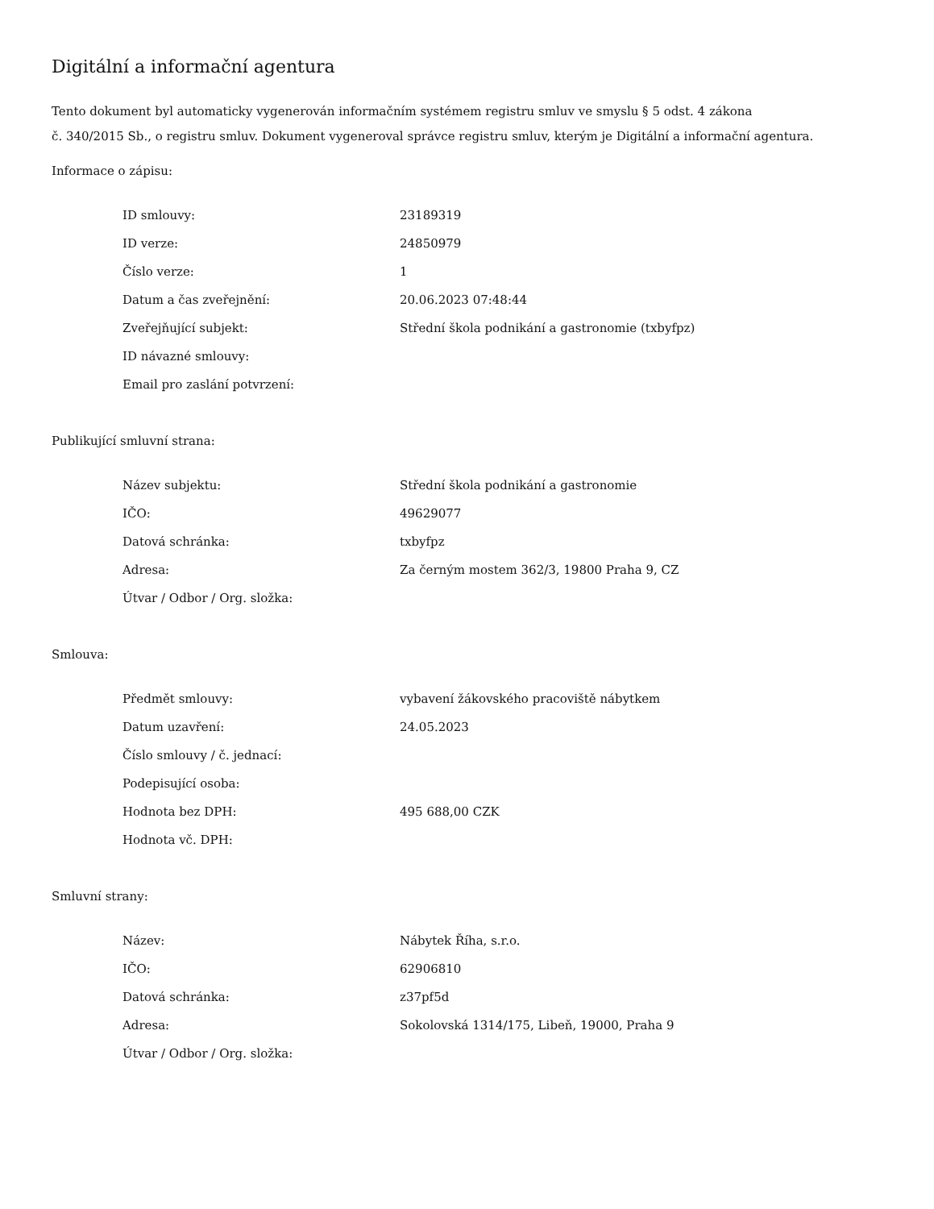Digitální a informační agentura
Tento dokument byl automaticky vygenerován informačním systémem registru smluv ve smyslu § 5 odst. 4 zákona
č. 340/2015 Sb., o registru smluv. Dokument vygeneroval správce registru smluv, kterým je Digitální a informační agentura.
Informace o zápisu:
| ID smlouvy: | 23189319 |
| ID verze: | 24850979 |
| Číslo verze: | 1 |
| Datum a čas zveřejnění: | 20.06.2023 07:48:44 |
| Zveřejňující subjekt: | Střední škola podnikání a gastronomie (txbyfpz) |
| ID návazné smlouvy: | |
| Email pro zaslání potvrzení: | |
Publikující smluvní strana:
| Název subjektu: | Střední škola podnikání a gastronomie |
| IČO: | 49629077 |
| Datová schránka: | txbyfpz |
| Adresa: | Za černým mostem 362/3, 19800 Praha 9, CZ |
| Útvar / Odbor / Org. složka: | |
Smlouva:
| Předmět smlouvy: | vybavení žákovského pracoviště nábytkem |
| Datum uzavření: | 24.05.2023 |
| Číslo smlouvy / č. jednací: | |
| Podepisující osoba: | |
| Hodnota bez DPH: | 495 688,00 CZK |
| Hodnota vč. DPH: | |
Smluvní strany:
| Název: | Nábytek Říha, s.r.o. |
| IČO: | 62906810 |
| Datová schránka: | z37pf5d |
| Adresa: | Sokolovská 1314/175, Libeň, 19000, Praha 9 |
| Útvar / Odbor / Org. složka: | |